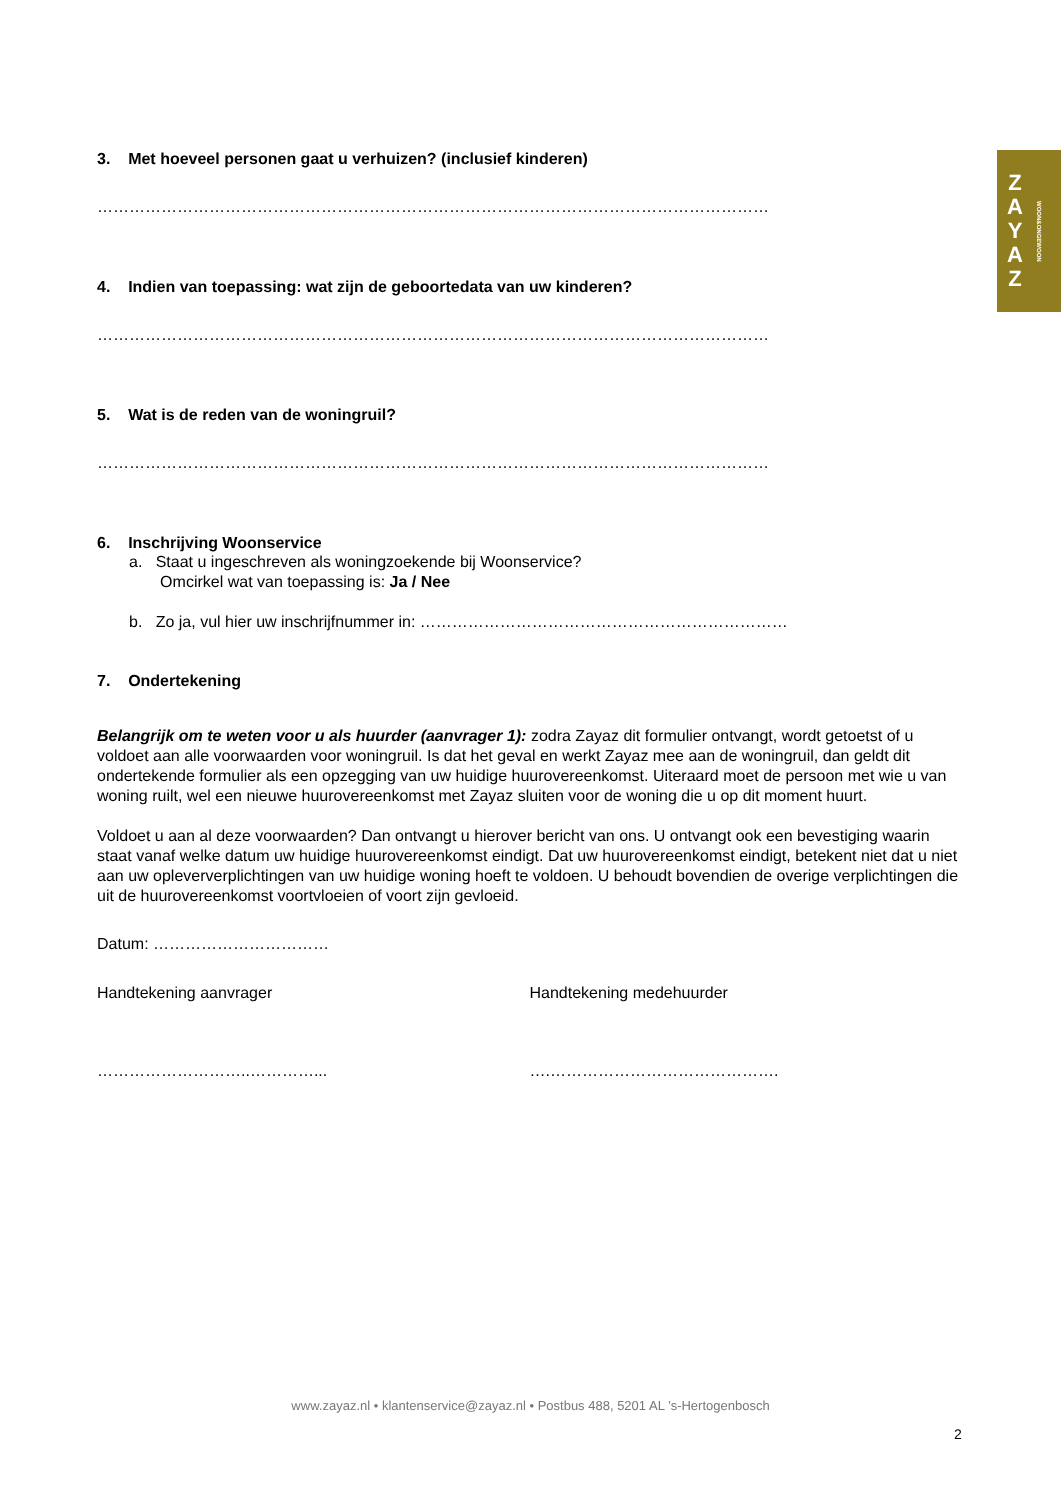Z
A
Y
A
Z WOON&ONGEWOON
3. Met hoeveel personen gaat u verhuizen? (inclusief kinderen)
………………………………………………………………………………………………………………
4. Indien van toepassing: wat zijn de geboortedata van uw kinderen?
………………………………………………………………………………………………………………
5. Wat is de reden van de woningruil?
………………………………………………………………………………………………………………
6. Inschrijving Woonservice
a. Staat u ingeschreven als woningzoekende bij Woonservice?
Omcirkel wat van toepassing is: Ja / Nee
b. Zo ja, vul hier uw inschrijfnummer in: ……………………………………………………………
7. Ondertekening
Belangrijk om te weten voor u als huurder (aanvrager 1): zodra Zayaz dit formulier ontvangt, wordt getoetst of u voldoet aan alle voorwaarden voor woningruil. Is dat het geval en werkt Zayaz mee aan de woningruil, dan geldt dit ondertekende formulier als een opzegging van uw huidige huurovereenkomst. Uiteraard moet de persoon met wie u van woning ruilt, wel een nieuwe huurovereenkomst met Zayaz sluiten voor de woning die u op dit moment huurt.
Voldoet u aan al deze voorwaarden? Dan ontvangt u hierover bericht van ons. U ontvangt ook een bevestiging waarin staat vanaf welke datum uw huidige huurovereenkomst eindigt. Dat uw huurovereenkomst eindigt, betekent niet dat u niet aan uw opleververplichtingen van uw huidige woning hoeft te voldoen. U behoudt bovendien de overige verplichtingen die uit de huurovereenkomst voortvloeien of voort zijn gevloeid.
Datum: ……………………………
Handtekening aanvrager Handtekening medehuurder
………………………..…………... ….…………………………………….
www.zayaz.nl • klantenservice@zayaz.nl • Postbus 488, 5201 AL ’s-Hertogenbosch
2